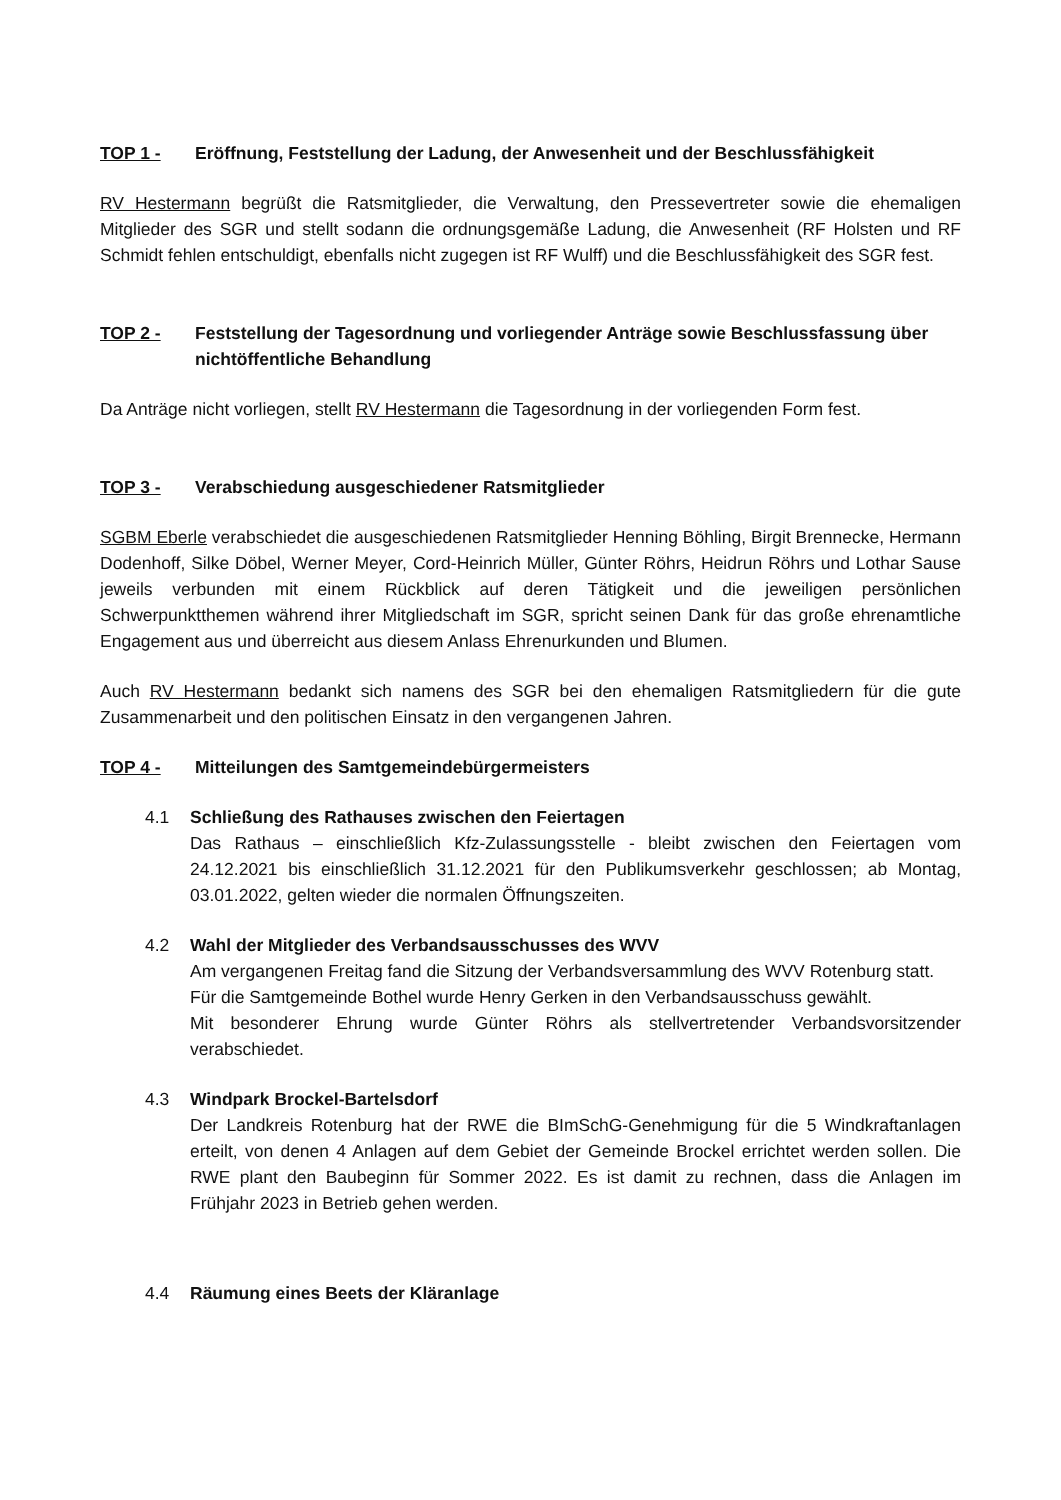TOP 1 - Eröffnung, Feststellung der Ladung, der Anwesenheit und der Beschlussfähigkeit
RV Hestermann begrüßt die Ratsmitglieder, die Verwaltung, den Pressevertreter sowie die ehemaligen Mitglieder des SGR und stellt sodann die ordnungsgemäße Ladung, die Anwesenheit (RF Holsten und RF Schmidt fehlen entschuldigt, ebenfalls nicht zugegen ist RF Wulff) und die Beschlussfähigkeit des SGR fest.
TOP 2 - Feststellung der Tagesordnung und vorliegender Anträge sowie Beschlussfassung über nichtöffentliche Behandlung
Da Anträge nicht vorliegen, stellt RV Hestermann die Tagesordnung in der vorliegenden Form fest.
TOP 3 - Verabschiedung ausgeschiedener Ratsmitglieder
SGBM Eberle verabschiedet die ausgeschiedenen Ratsmitglieder Henning Böhling, Birgit Brennecke, Hermann Dodenhoff, Silke Döbel, Werner Meyer, Cord-Heinrich Müller, Günter Röhrs, Heidrun Röhrs und Lothar Sause jeweils verbunden mit einem Rückblick auf deren Tätigkeit und die jeweiligen persönlichen Schwerpunktthemen während ihrer Mitgliedschaft im SGR, spricht seinen Dank für das große ehrenamtliche Engagement aus und überreicht aus diesem Anlass Ehrenurkunden und Blumen.
Auch RV Hestermann bedankt sich namens des SGR bei den ehemaligen Ratsmitgliedern für die gute Zusammenarbeit und den politischen Einsatz in den vergangenen Jahren.
TOP 4 - Mitteilungen des Samtgemeindebürgermeisters
4.1 Schließung des Rathauses zwischen den Feiertagen
Das Rathaus – einschließlich Kfz-Zulassungsstelle - bleibt zwischen den Feiertagen vom 24.12.2021 bis einschließlich 31.12.2021 für den Publikumsverkehr geschlossen; ab Montag, 03.01.2022, gelten wieder die normalen Öffnungszeiten.
4.2 Wahl der Mitglieder des Verbandsausschusses des WVV
Am vergangenen Freitag fand die Sitzung der Verbandsversammlung des WVV Rotenburg statt.
Für die Samtgemeinde Bothel wurde Henry Gerken in den Verbandsausschuss gewählt.
Mit besonderer Ehrung wurde Günter Röhrs als stellvertretender Verbandsvorsitzender verabschiedet.
4.3 Windpark Brockel-Bartelsdorf
Der Landkreis Rotenburg hat der RWE die BImSchG-Genehmigung für die 5 Windkraftanlagen erteilt, von denen 4 Anlagen auf dem Gebiet der Gemeinde Brockel errichtet werden sollen. Die RWE plant den Baubeginn für Sommer 2022. Es ist damit zu rechnen, dass die Anlagen im Frühjahr 2023 in Betrieb gehen werden.
4.4 Räumung eines Beets der Kläranlage